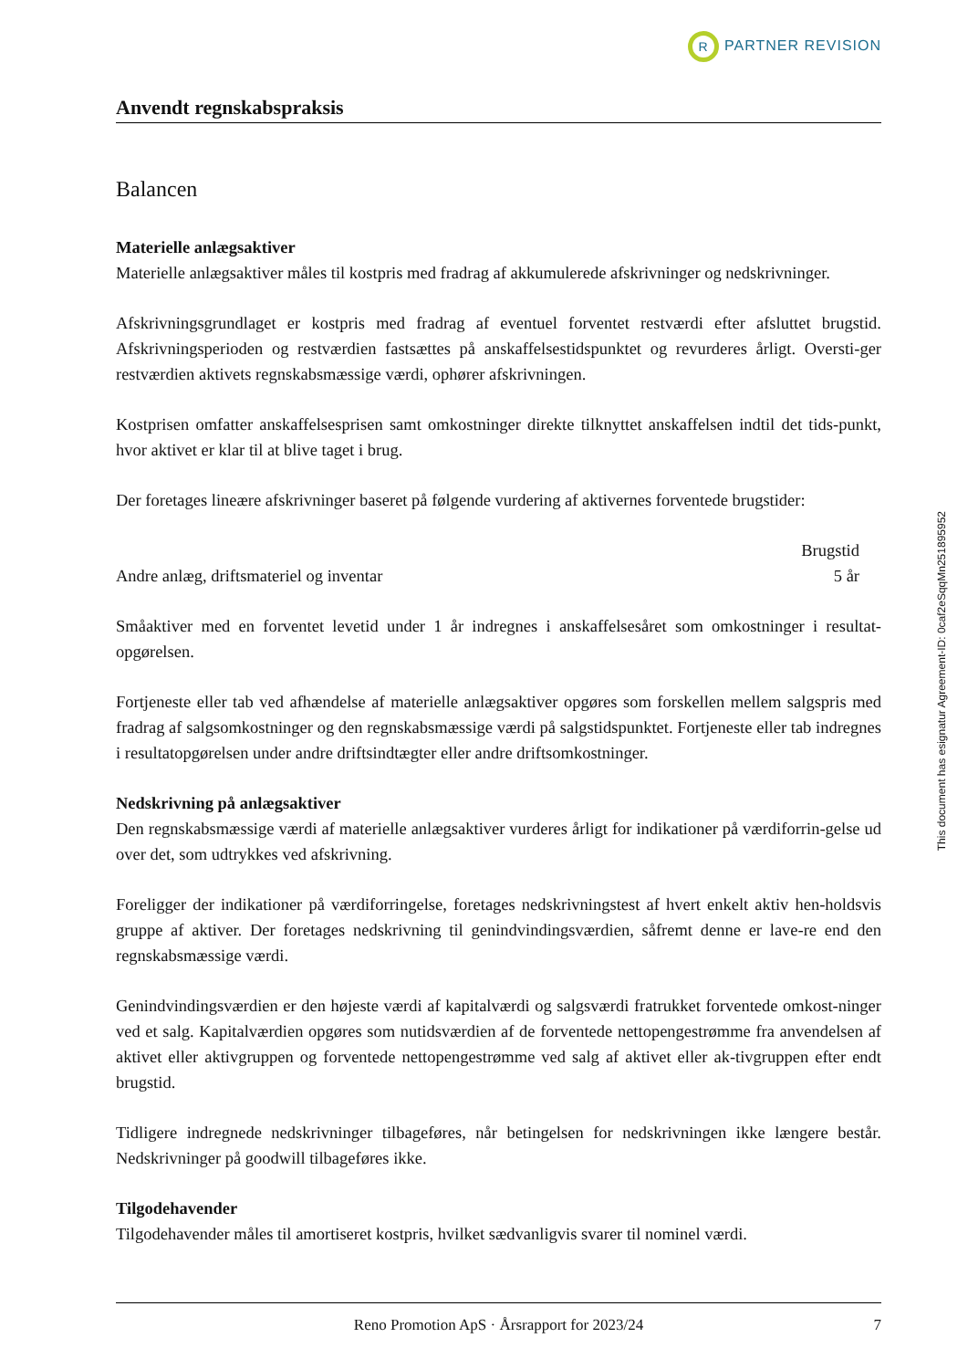R PARTNER REVISION
Anvendt regnskabspraksis
Balancen
Materielle anlægsaktiver
Materielle anlægsaktiver måles til kostpris med fradrag af akkumulerede afskrivninger og nedskrivninger.
Afskrivningsgrundlaget er kostpris med fradrag af eventuel forventet restværdi efter afsluttet brugstid. Afskrivningsperioden og restværdien fastsættes på anskaffelsestidspunktet og revurderes årligt. Oversti-ger restværdien aktivets regnskabsmæssige værdi, ophører afskrivningen.
Kostprisen omfatter anskaffelsesprisen samt omkostninger direkte tilknyttet anskaffelsen indtil det tids-punkt, hvor aktivet er klar til at blive taget i brug.
Der foretages lineære afskrivninger baseret på følgende vurdering af aktivernes forventede brugstider:
| | Brugstid |
| --- | --- |
| Andre anlæg, driftsmateriel og inventar | 5 år |
Småaktiver med en forventet levetid under 1 år indregnes i anskaffelsesåret som omkostninger i resultat-opgørelsen.
Fortjeneste eller tab ved afhændelse af materielle anlægsaktiver opgøres som forskellen mellem salgspris med fradrag af salgsomkostninger og den regnskabsmæssige værdi på salgstidspunktet. Fortjeneste eller tab indregnes i resultatopgørelsen under andre driftsindtægter eller andre driftsomkostninger.
Nedskrivning på anlægsaktiver
Den regnskabsmæssige værdi af materielle anlægsaktiver vurderes årligt for indikationer på værdiforrin-gelse ud over det, som udtrykkes ved afskrivning.
Foreligger der indikationer på værdiforringelse, foretages nedskrivningstest af hvert enkelt aktiv hen-holdsvis gruppe af aktiver. Der foretages nedskrivning til genindvindingsværdien, såfremt denne er lave-re end den regnskabsmæssige værdi.
Genindvindingsværdien er den højeste værdi af kapitalværdi og salgsværdi fratrukket forventede omkost-ninger ved et salg. Kapitalværdien opgøres som nutidsværdien af de forventede nettopengestrømme fra anvendelsen af aktivet eller aktivgruppen og forventede nettopengestrømme ved salg af aktivet eller ak-tivgruppen efter endt brugstid.
Tidligere indregnede nedskrivninger tilbageføres, når betingelsen for nedskrivningen ikke længere består. Nedskrivninger på goodwill tilbageføres ikke.
Tilgodehavender
Tilgodehavender måles til amortiseret kostpris, hvilket sædvanligvis svarer til nominel værdi.
This document has esignatur Agreement-ID: 0caf2eSqqMn251895952
Reno Promotion ApS · Årsrapport for 2023/24 7